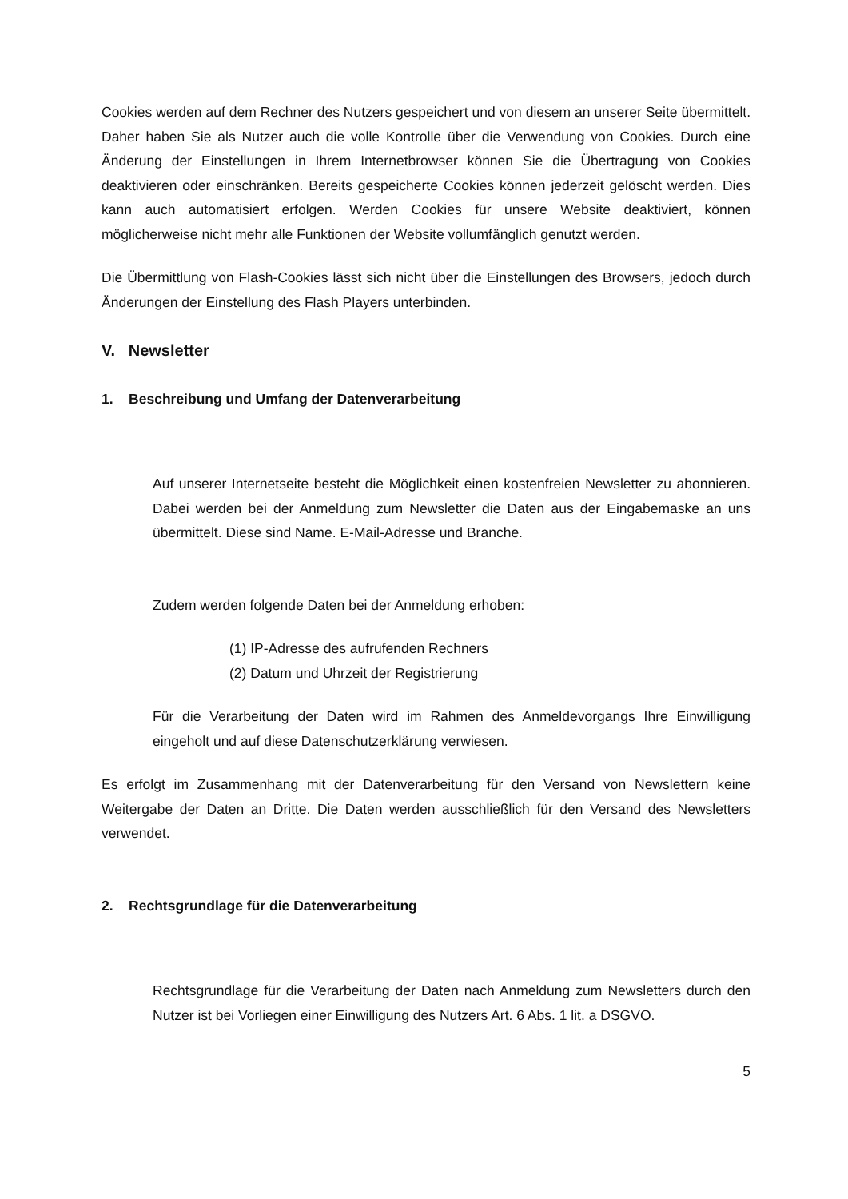Cookies werden auf dem Rechner des Nutzers gespeichert und von diesem an unserer Seite übermittelt. Daher haben Sie als Nutzer auch die volle Kontrolle über die Verwendung von Cookies. Durch eine Änderung der Einstellungen in Ihrem Internetbrowser können Sie die Übertragung von Cookies deaktivieren oder einschränken. Bereits gespeicherte Cookies können jederzeit gelöscht werden. Dies kann auch automatisiert erfolgen. Werden Cookies für unsere Website deaktiviert, können möglicherweise nicht mehr alle Funktionen der Website vollumfänglich genutzt werden.
Die Übermittlung von Flash-Cookies lässt sich nicht über die Einstellungen des Browsers, jedoch durch Änderungen der Einstellung des Flash Players unterbinden.
V. Newsletter
1. Beschreibung und Umfang der Datenverarbeitung
Auf unserer Internetseite besteht die Möglichkeit einen kostenfreien Newsletter zu abonnieren. Dabei werden bei der Anmeldung zum Newsletter die Daten aus der Eingabemaske an uns übermittelt. Diese sind Name. E-Mail-Adresse und Branche.
Zudem werden folgende Daten bei der Anmeldung erhoben:
(1) IP-Adresse des aufrufenden Rechners
(2) Datum und Uhrzeit der Registrierung
Für die Verarbeitung der Daten wird im Rahmen des Anmeldevorgangs Ihre Einwilligung eingeholt und auf diese Datenschutzerklärung verwiesen.
Es erfolgt im Zusammenhang mit der Datenverarbeitung für den Versand von Newslettern keine Weitergabe der Daten an Dritte. Die Daten werden ausschließlich für den Versand des Newsletters verwendet.
2. Rechtsgrundlage für die Datenverarbeitung
Rechtsgrundlage für die Verarbeitung der Daten nach Anmeldung zum Newsletters durch den Nutzer ist bei Vorliegen einer Einwilligung des Nutzers Art. 6 Abs. 1 lit. a DSGVO.
5